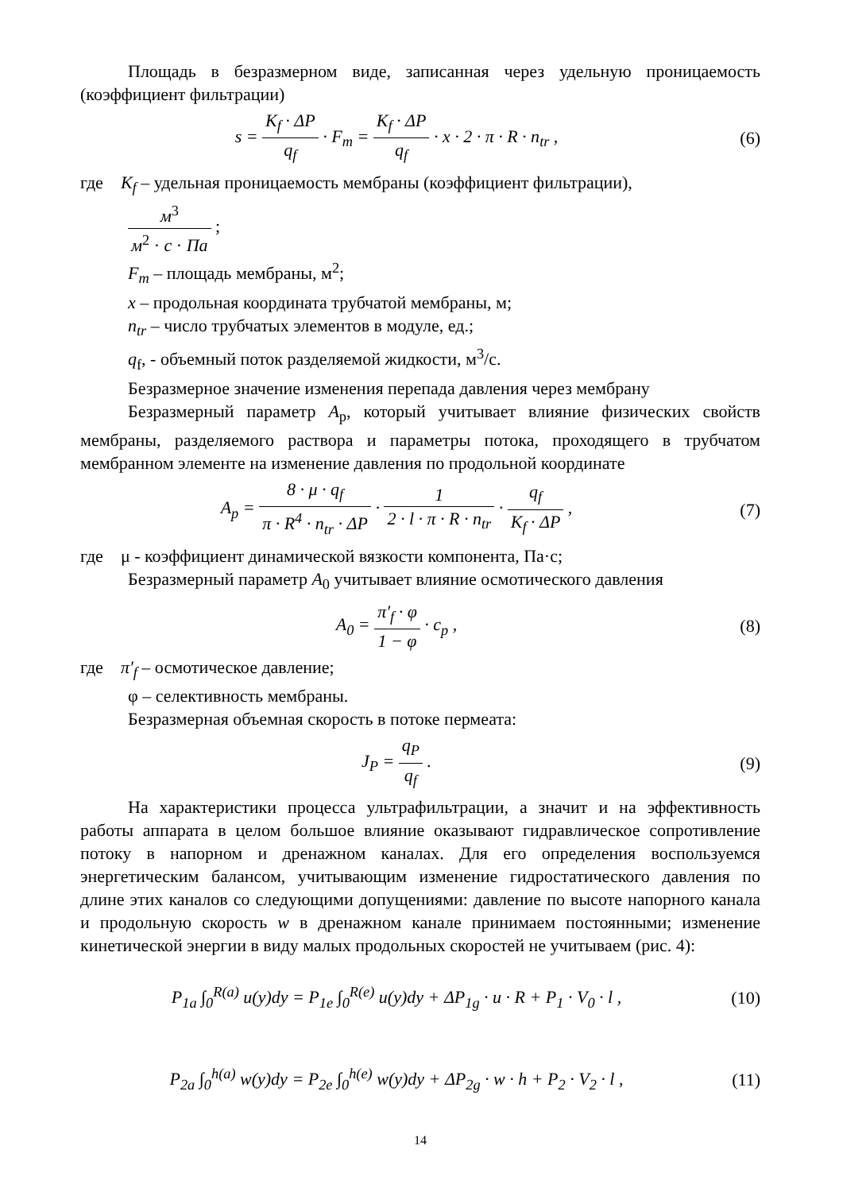Площадь в безразмерном виде, записанная через удельную проницаемость (коэффициент фильтрации)
s = K<sub>f</sub> · ΔP q<sub>f</sub> · F<sub>m</sub> = K<sub>f</sub> · ΔP q<sub>f</sub> · x · 2 · π · R · n<sub>tr</sub> ,
(6)
где K<sub>f</sub> – удельная проницаемость мембраны (коэффициент фильтрации),
м<sup>3</sup> м<sup>2</sup> · с · Па ;
F<sub>m</sub> – площадь мембраны, м<sup>2</sup>;
x – продольная координата трубчатой мембраны, м;
n<sub>tr</sub> – число трубчатых элементов в модуле, ед.;
q<sub>f</sub>, - объемный поток разделяемой жидкости, м<sup>3</sup>/с.
Безразмерное значение изменения перепада давления через мембрану
Безразмерный параметр A<sub>p</sub>, который учитывает влияние физических свойств мембраны, разделяемого раствора и параметры потока, проходящего в трубчатом мембранном элементе на изменение давления по продольной координате
A<sub>p</sub> = 8 · μ · q<sub>f</sub> π · R<sup>4</sup> · n<sub>tr</sub> · ΔP · 1 2 · l · π · R · n<sub>tr</sub> · q<sub>f</sub> K<sub>f</sub> · ΔP ,
(7)
где μ - коэффициент динамической вязкости компонента, Па·с;
Безразмерный параметр A<sub>0</sub> учитывает влияние осмотического давления
A<sub>0</sub> = π′<sub>f</sub> · φ 1 − φ · c<sub>p</sub> , (8)
где π′<sub>f</sub> – осмотическое давление;
φ – селективность мембраны.
Безразмерная объемная скорость в потоке пермеата:
J<sub>P</sub> = q<sub>P</sub> q<sub>f</sub> . (9)
На характеристики процесса ультрафильтрации, а значит и на эффективность работы аппарата в целом большое влияние оказывают гидравлическое сопротивление потоку в напорном и дренажном каналах. Для его определения воспользуемся энергетическим балансом, учитывающим изменение гидростатического давления по длине этих каналов со следующими допущениями: давление по высоте напорного канала и продольную скорость w в дренажном канале принимаем постоянными; изменение кинетической энергии в виду малых продольных скоростей не учитываем (рис. 4):
P<sub>1a</sub> ∫<sub>0</sub><sup>R(a)</sup> u(y)dy = P<sub>1e</sub> ∫<sub>0</sub><sup>R(e)</sup> u(y)dy + ΔP<sub>1g</sub> · u · R + P<sub>1</sub> · V<sub>0</sub> · l ,
(10)
P<sub>2a</sub> ∫<sub>0</sub><sup>h(a)</sup> w(y)dy = P<sub>2e</sub> ∫<sub>0</sub><sup>h(e)</sup> w(y)dy + ΔP<sub>2g</sub> · w · h + P<sub>2</sub> · V<sub>2</sub> · l ,
(11)
14